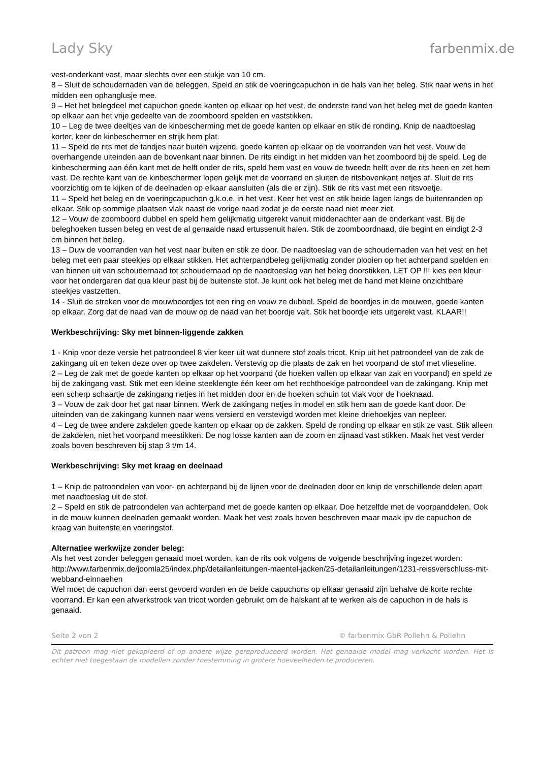Lady Sky farbenmix.de
vest-onderkant vast, maar slechts over een stukje van 10 cm.
8 – Sluit de schoudernaden van de beleggen. Speld en stik de voeringcapuchon in de hals van het beleg. Stik naar wens in het midden een ophanglusje mee.
9 – Het het belegdeel met capuchon goede kanten op elkaar op het vest, de onderste rand van het beleg met de goede kanten op elkaar aan het vrije gedeelte van de zoomboord spelden en vaststikken.
10 – Leg de twee deeltjes van de kinbescherming met de goede kanten op elkaar en stik de ronding. Knip de naadtoeslag korter, keer de kinbeschermer en strijk hem plat.
11 – Speld de rits met de tandjes naar buiten wijzend, goede kanten op elkaar op de voorranden van het vest. Vouw de overhangende uiteinden aan de bovenkant naar binnen. De rits eindigt in het midden van het zoomboord bij de speld. Leg de kinbescherming aan één kant met de helft onder de rits, speld hem vast en vouw de tweede helft over de rits heen en zet hem vast. De rechte kant van de kinbeschermer lopen gelijk met de voorrand en sluiten de ritsbovenkant netjes af. Sluit de rits voorzichtig om te kijken of de deelnaden op elkaar aansluiten (als die er zijn). Stik de rits vast met een ritsvoetje.
11 – Speld het beleg en de voeringcapuchon g.k.o.e. in het vest. Keer het vest en stik beide lagen langs de buitenranden op elkaar. Stik op sommige plaatsen vlak naast de vorige naad zodat je de eerste naad niet meer ziet.
12 – Vouw de zoomboord dubbel en speld hem gelijkmatig uitgerekt vanuit middenachter aan de onderkant vast. Bij de beleghoeken tussen beleg en vest de al genaaide naad ertussenuit halen. Stik de zoomboordnaad, die begint en eindigt 2-3 cm binnen het beleg.
13 – Duw de voorranden van het vest naar buiten en stik ze door. De naadtoeslag van de schoudernaden van het vest en het beleg met een paar steekjes op elkaar stikken. Het achterpandbeleg gelijkmatig zonder plooien op het achterpand spelden en van binnen uit van schoudernaad tot schoudernaad op de naadtoeslag van het beleg doorstikken. LET OP !!! kies een kleur voor het ondergaren dat qua kleur past bij de buitenste stof. Je kunt ook het beleg met de hand met kleine onzichtbare steekjes vastzetten.
14 - Sluit de stroken voor de mouwboordjes tot een ring en vouw ze dubbel. Speld de boordjes in de mouwen, goede kanten op elkaar. Zorg dat de naad van de mouw op de naad van het boordje valt. Stik het boordje iets uitgerekt vast. KLAAR!!
Werkbeschrijving: Sky met binnen-liggende zakken
1 - Knip voor deze versie het patroondeel 8 vier keer uit wat dunnere stof zoals tricot. Knip uit het patroondeel van de zak de zakingang uit en teken deze over op twee zakdelen. Verstevig op die plaats de zak en het voorpand de stof met vlieseline.
2 – Leg de zak met de goede kanten op elkaar op het voorpand (de hoeken vallen op elkaar van zak en voorpand) en speld ze bij de zakingang vast. Stik met een kleine steeklengte één keer om het rechthoekige patroondeel van de zakingang. Knip met een scherp schaartje de zakingang netjes in het midden door en de hoeken schuin tot vlak voor de hoeknaad.
3 – Vouw de zak door het gat naar binnen. Werk de zakingang netjes in model en stik hem aan de goede kant door. De uiteinden van de zakingang kunnen naar wens versierd en verstevigd worden met kleine driehoekjes van nepleer.
4 – Leg de twee andere zakdelen goede kanten op elkaar op de zakken. Speld de ronding op elkaar en stik ze vast. Stik alleen de zakdelen, niet het voorpand meestikken. De nog losse kanten aan de zoom en zijnaad vast stikken. Maak het vest verder zoals boven beschreven bij stap 3 t/m 14.
Werkbeschrijving: Sky met kraag en deelnaad
1 – Knip de patroondelen van voor- en achterpand bij de lijnen voor de deelnaden door en knip de verschillende delen apart met naadtoeslag uit de stof.
2 – Speld en stik de patroondelen van achterpand met de goede kanten op elkaar. Doe hetzelfde met de voorpanddelen. Ook in de mouw kunnen deelnaden gemaakt worden. Maak het vest zoals boven beschreven maar maak ipv de capuchon de kraag van buitenste en voeringstof.
Alternatiee werkwijze zonder beleg:
Als het vest zonder beleggen genaaid moet worden, kan de rits ook volgens de volgende beschrijving ingezet worden: http://www.farbenmix.de/joomla25/index.php/detailanleitungen-maentel-jacken/25-detailanleitungen/1231-reissverschluss-mit-webband-einnaehen
Wel moet de capuchon dan eerst gevoerd worden en de beide capuchons op elkaar genaaid zijn behalve de korte rechte voorrand. Er kan een afwerkstrook van tricot worden gebruikt om de halskant af te werken als de capuchon in de hals is genaaid.
Seite 2 von 2 © farbenmix GbR Pollehn & Pollehn
Dit patroon mag niet gekopieerd of op andere wijze gereproduceerd worden. Het genaaide model mag verkocht worden. Het is echter niet toegestaan de modellen zonder toestemming in grotere hoeveelheden te produceren.